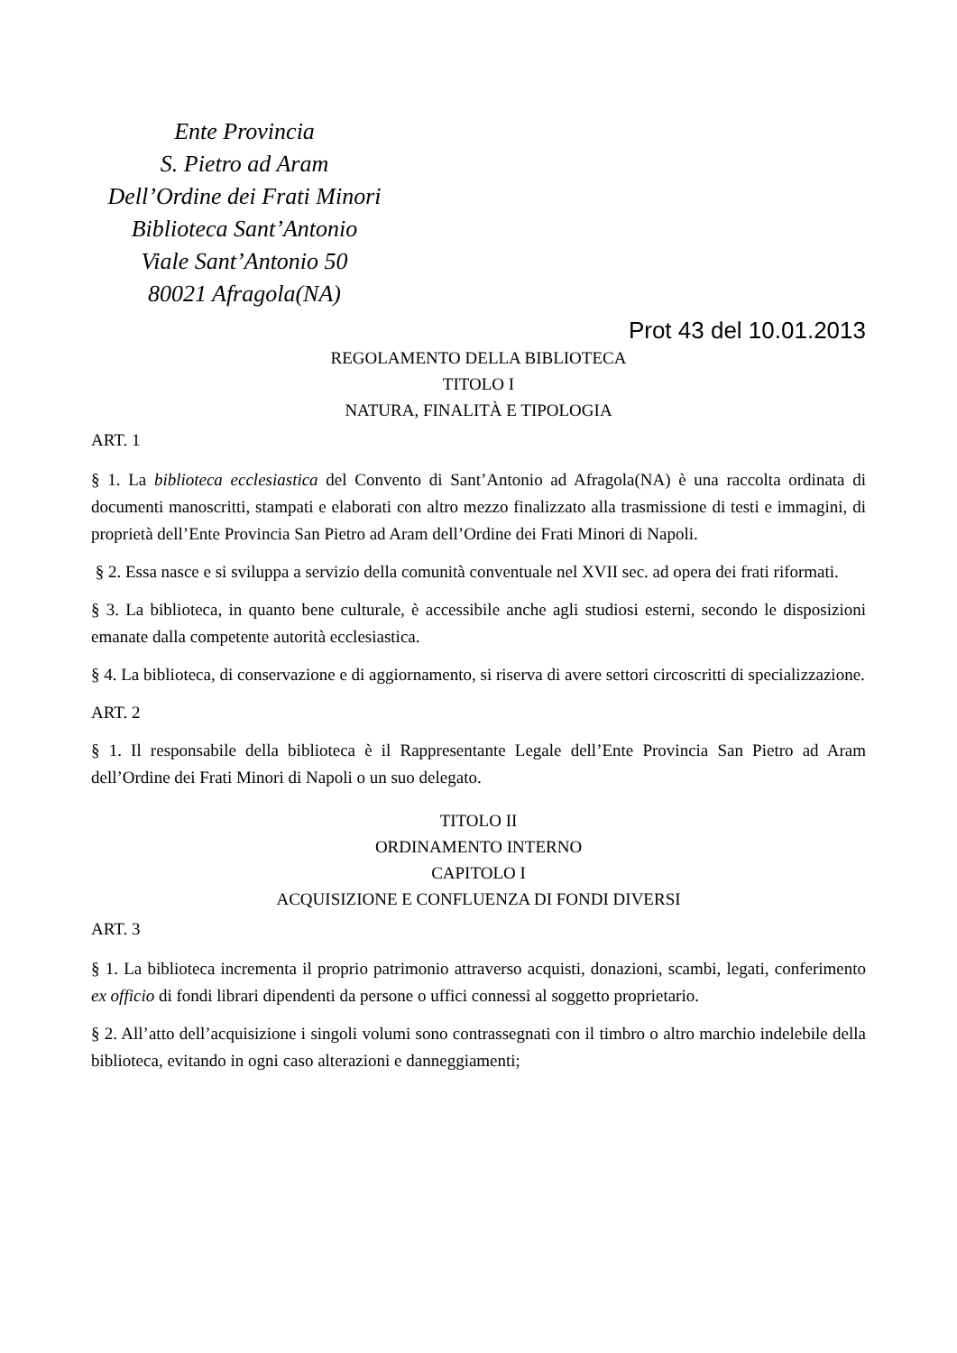Ente Provincia
S. Pietro ad Aram
Dell’Ordine dei Frati Minori
Biblioteca Sant’Antonio
Viale Sant’Antonio 50
80021 Afragola(NA)
Prot 43 del 10.01.2013
REGOLAMENTO DELLA BIBLIOTECA
TITOLO I
NATURA, FINALITÀ E TIPOLOGIA
ART. 1
§ 1. La biblioteca ecclesiastica del Convento di Sant’Antonio ad Afragola(NA) è una raccolta ordinata di documenti manoscritti, stampati e elaborati con altro mezzo finalizzato alla trasmissione di testi e immagini, di proprietà dell’Ente Provincia San Pietro ad Aram dell’Ordine dei Frati Minori di Napoli.
§ 2. Essa nasce e si sviluppa a servizio della comunità conventuale nel XVII sec. ad opera dei frati riformati.
§ 3. La biblioteca, in quanto bene culturale, è accessibile anche agli studiosi esterni, secondo le disposizioni emanate dalla competente autorità ecclesiastica.
§ 4. La biblioteca, di conservazione e di aggiornamento, si riserva di avere settori circoscritti di specializzazione.
ART. 2
§ 1. Il responsabile della biblioteca è il Rappresentante Legale dell’Ente Provincia San Pietro ad Aram dell’Ordine dei Frati Minori di Napoli o un suo delegato.
TITOLO II
ORDINAMENTO INTERNO
CAPITOLO I
ACQUISIZIONE E CONFLUENZA DI FONDI DIVERSI
ART. 3
§ 1. La biblioteca incrementa il proprio patrimonio attraverso acquisti, donazioni, scambi, legati, conferimento ex officio di fondi librari dipendenti da persone o uffici connessi al soggetto proprietario.
§ 2. All’atto dell’acquisizione i singoli volumi sono contrassegnati con il timbro o altro marchio indelebile della biblioteca, evitando in ogni caso alterazioni e danneggiamenti;